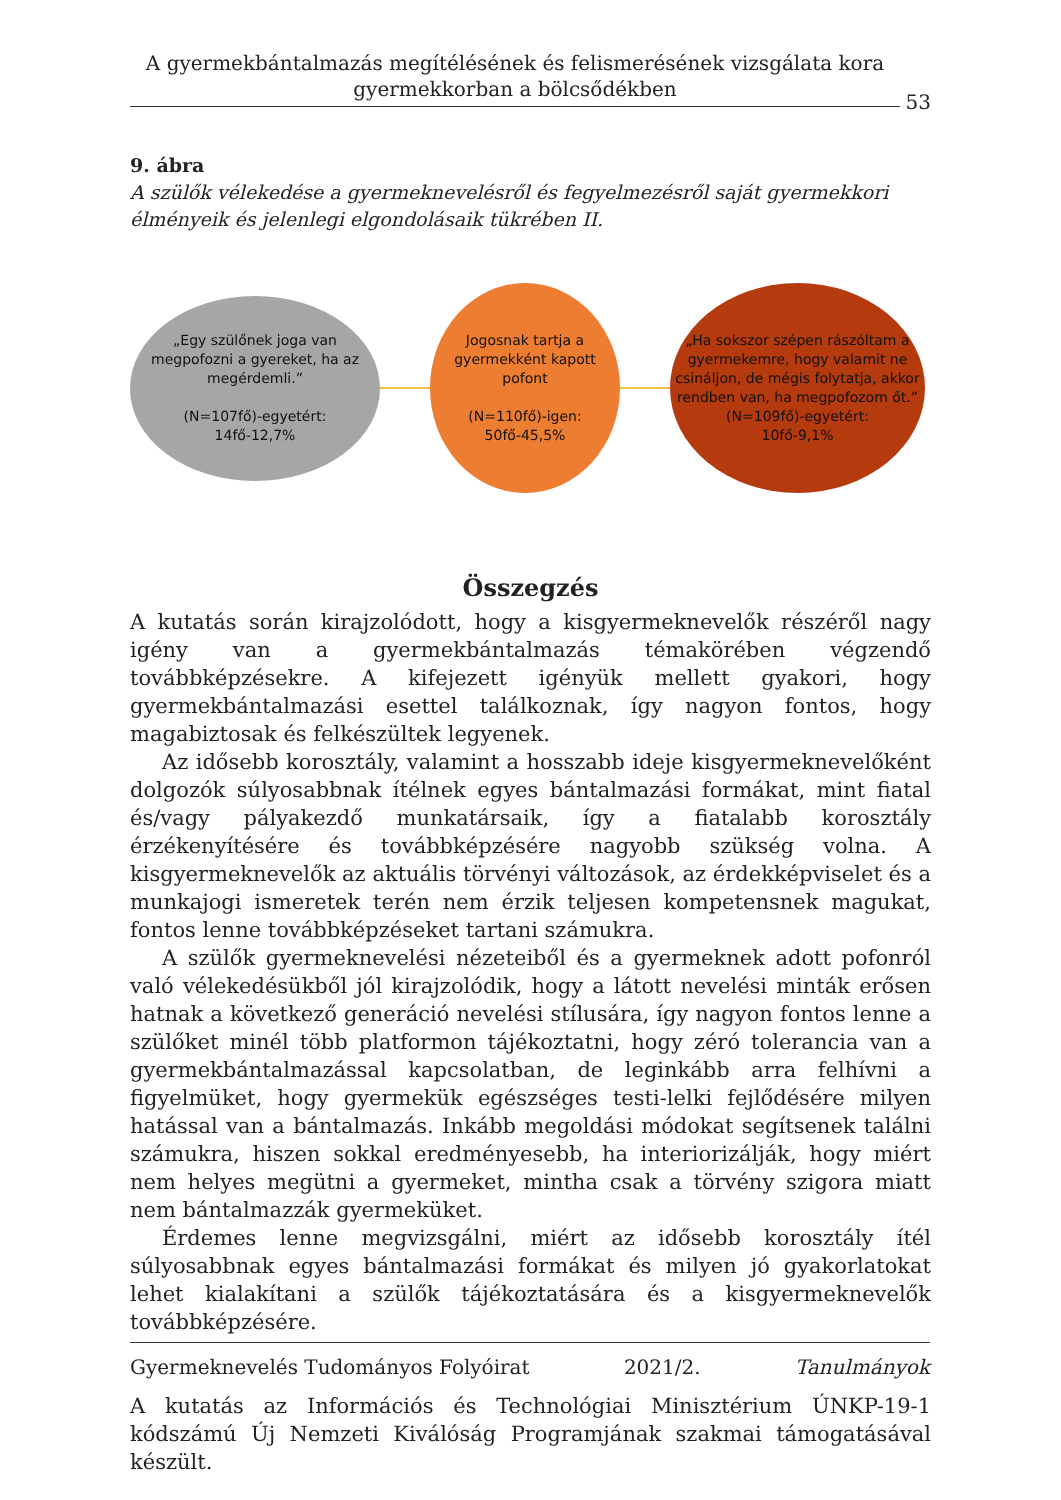A gyermekbántalmazás megítélésének és felismerésének vizsgálata kora gyermekkorban a bölcsődékben
53
9. ábra
A szülők vélekedése a gyermeknevelésről és fegyelmezésről saját gyermekkori élményeik és jelenlegi elgondolásaik tükrében II.
„Egy szülőnek joga van megpofozni a gyereket, ha az megérdemli.”
(N=107fő)-egyetért:
14fő-12,7%
Jogosnak tartja a gyermekként kapott pofont
(N=110fő)-igen:
50fő-45,5%
„Ha sokszor szépen rászóltam a gyermekemre, hogy valamit ne csináljon, de mégis folytatja, akkor rendben van, ha megpofozom őt.”
(N=109fő)-egyetért:
10fő-9,1%
Összegzés
A kutatás során kirajzolódott, hogy a kisgyermeknevelők részéről nagy igény van a gyermekbántalmazás témakörében végzendő továbbképzésekre. A kifejezett igényük mellett gyakori, hogy gyermekbántalmazási esettel találkoznak, így nagyon fontos, hogy magabiztosak és felkészültek legyenek.
Az idősebb korosztály, valamint a hosszabb ideje kisgyermeknevelőként dolgozók súlyosabbnak ítélnek egyes bántalmazási formákat, mint fiatal és/vagy pályakezdő munkatársaik, így a fiatalabb korosztály érzékenyítésére és továbbképzésére nagyobb szükség volna. A kisgyermeknevelők az aktuális törvényi változások, az érdekképviselet és a munkajogi ismeretek terén nem érzik teljesen kompetensnek magukat, fontos lenne továbbképzéseket tartani számukra.
A szülők gyermeknevelési nézeteiből és a gyermeknek adott pofonról való vélekedésükből jól kirajzolódik, hogy a látott nevelési minták erősen hatnak a következő generáció nevelési stílusára, így nagyon fontos lenne a szülőket minél több platformon tájékoztatni, hogy zéró tolerancia van a gyermekbántalmazással kapcsolatban, de leginkább arra felhívni a figyelmüket, hogy gyermekük egészséges testi-lelki fejlődésére milyen hatással van a bántalmazás. Inkább megoldási módokat segítsenek találni számukra, hiszen sokkal eredményesebb, ha interiorizálják, hogy miért nem helyes megütni a gyermeket, mintha csak a törvény szigora miatt nem bántalmazzák gyermeküket.
Érdemes lenne megvizsgálni, miért az idősebb korosztály ítél súlyosabbnak egyes bántalmazási formákat és milyen jó gyakorlatokat lehet kialakítani a szülők tájékoztatására és a kisgyermeknevelők továbbképzésére.
A kutatás az Információs és Technológiai Minisztérium ÚNKP-19-1 kódszámú Új Nemzeti Kiválóság Programjának szakmai támogatásával készült.
Gyermeknevelés Tudományos Folyóirat 2021/2. Tanulmányok